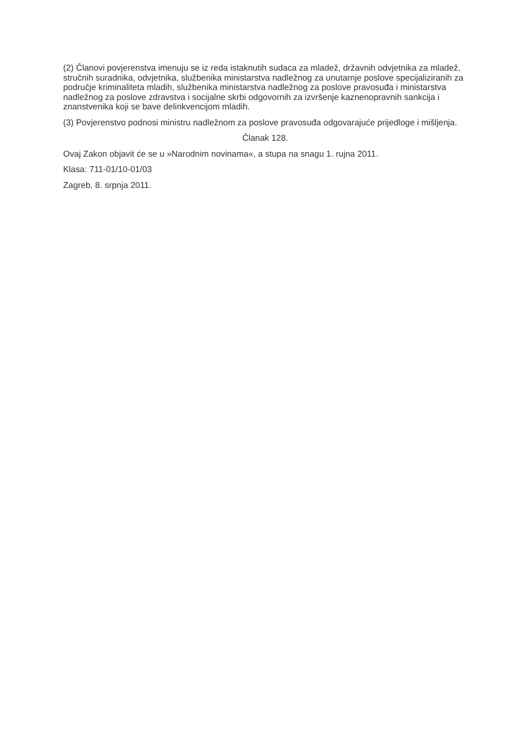(2) Članovi povjerenstva imenuju se iz reda istaknutih sudaca za mladež, državnih odvjetnika za mladež, stručnih suradnika, odvjetnika, službenika ministarstva nadležnog za unutarnje poslove specijaliziranih za područje kriminaliteta mladih, službenika ministarstva nadležnog za poslove pravosuđa i ministarstva nadležnog za poslove zdravstva i socijalne skrbi odgovornih za izvršenje kaznenopravnih sankcija i znanstvenika koji se bave delinkvencijom mladih.
(3) Povjerenstvo podnosi ministru nadležnom za poslove pravosuđa odgovarajuće prijedloge i mišljenja.
Članak 128.
Ovaj Zakon objavit će se u »Narodnim novinama«, a stupa na snagu 1. rujna 2011.
Klasa: 711-01/10-01/03
Zagreb, 8. srpnja 2011.